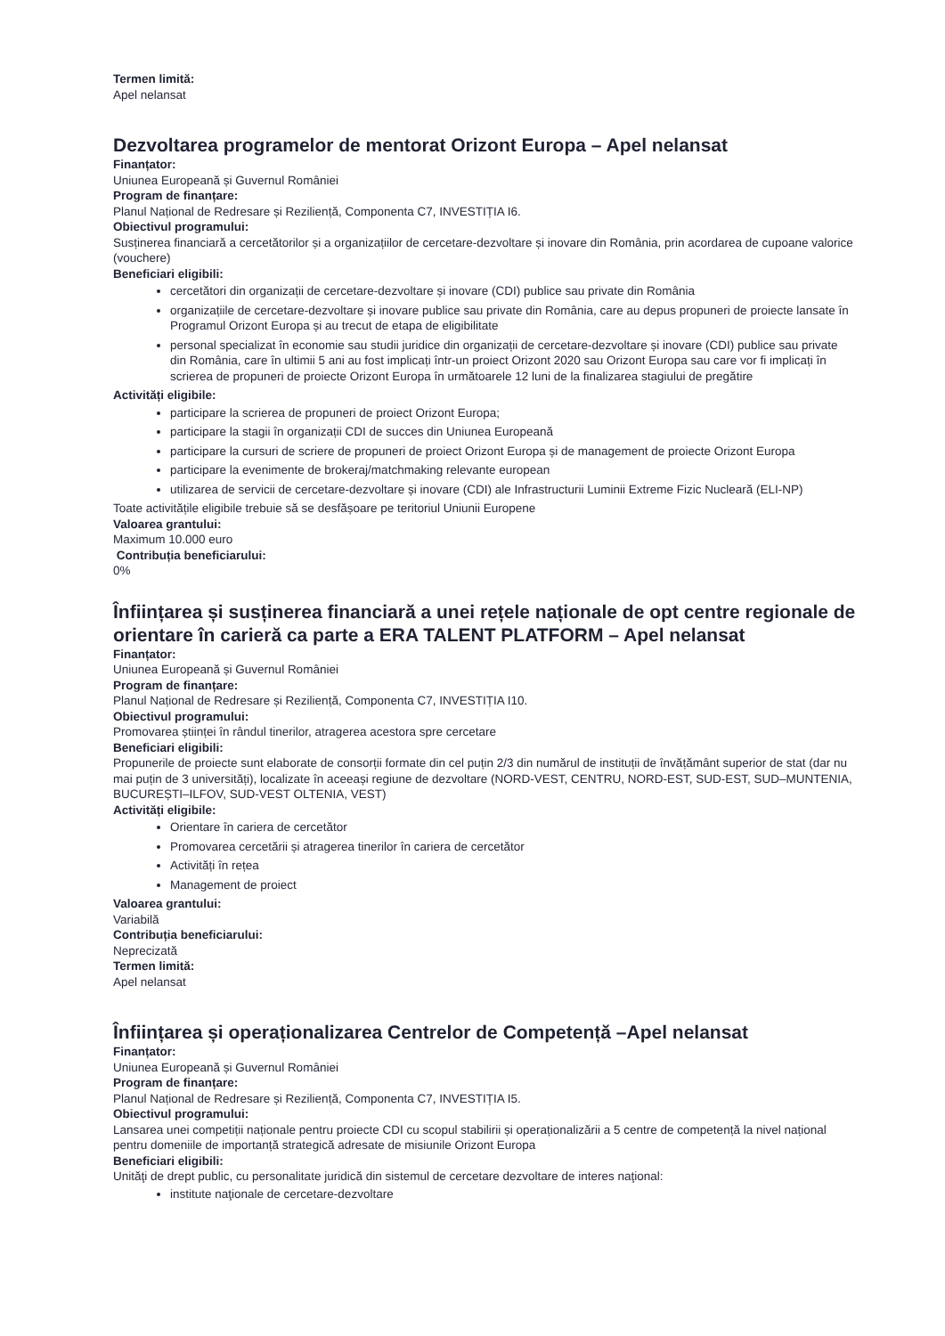Termen limită:
Apel nelansat
Dezvoltarea programelor de mentorat Orizont Europa – Apel nelansat
Finanțator:
Uniunea Europeană și Guvernul României
Program de finanțare:
Planul Național de Redresare și Reziliență, Componenta C7, INVESTIȚIA I6.
Obiectivul programului:
Susținerea financiară a cercetătorilor și a organizațiilor de cercetare-dezvoltare și inovare din România, prin acordarea de cupoane valorice (vouchere)
Beneficiari eligibili:
cercetători din organizații de cercetare-dezvoltare și inovare (CDI) publice sau private din România
organizațiile de cercetare-dezvoltare și inovare publice sau private din România, care au depus propuneri de proiecte lansate în Programul Orizont Europa și au trecut de etapa de eligibilitate
personal specializat în economie sau studii juridice din organizații de cercetare-dezvoltare și inovare (CDI) publice sau private din România, care în ultimii 5 ani au fost implicați într-un proiect Orizont 2020 sau Orizont Europa sau care vor fi implicați în scrierea de propuneri de proiecte Orizont Europa în următoarele 12 luni de la finalizarea stagiului de pregătire
Activități eligibile:
participare la scrierea de propuneri de proiect Orizont Europa;
participare la stagii în organizații CDI de succes din Uniunea Europeană
participare la cursuri de scriere de propuneri de proiect Orizont Europa și de management de proiecte Orizont Europa
participare la evenimente de brokeraj/matchmaking relevante european
utilizarea de servicii de cercetare-dezvoltare și inovare (CDI) ale Infrastructurii Luminii Extreme Fizic Nucleară (ELI-NP)
Toate activitățile eligibile trebuie să se desfășoare pe teritoriul Uniunii Europene
Valoarea grantului:
Maximum 10.000 euro
Contribuția beneficiarului:
0%
Înființarea și susținerea financiară a unei rețele naționale de opt centre regionale de orientare în carieră ca parte a ERA TALENT PLATFORM – Apel nelansat
Finanțator:
Uniunea Europeană și Guvernul României
Program de finanțare:
Planul Național de Redresare și Reziliență, Componenta C7, INVESTIȚIA I10.
Obiectivul programului:
Promovarea științei în rândul tinerilor, atragerea acestora spre cercetare
Beneficiari eligibili:
Propunerile de proiecte sunt elaborate de consorții formate din cel puțin 2/3 din numărul de instituții de învățământ superior de stat (dar nu mai puțin de 3 universități), localizate în aceeași regiune de dezvoltare (NORD-VEST, CENTRU, NORD-EST, SUD-EST, SUD–MUNTENIA, BUCUREȘTI–ILFOV, SUD-VEST OLTENIA, VEST)
Activități eligibile:
Orientare în cariera de cercetător
Promovarea cercetării și atragerea tinerilor în cariera de cercetător
Activități în rețea
Management de proiect
Valoarea grantului:
Variabilă
Contribuția beneficiarului:
Neprecizată
Termen limită:
Apel nelansat
Înființarea și operaționalizarea Centrelor de Competență –Apel nelansat
Finanțator:
Uniunea Europeană și Guvernul României
Program de finanțare:
Planul Național de Redresare și Reziliență, Componenta C7, INVESTIȚIA I5.
Obiectivul programului:
Lansarea unei competiții naționale pentru proiecte CDI cu scopul stabilirii și operaționalizării a 5 centre de competență la nivel național pentru domeniile de importanță strategică adresate de misiunile Orizont Europa
Beneficiari eligibili:
Unităţi de drept public, cu personalitate juridică din sistemul de cercetare dezvoltare de interes naţional:
institute naţionale de cercetare-dezvoltare